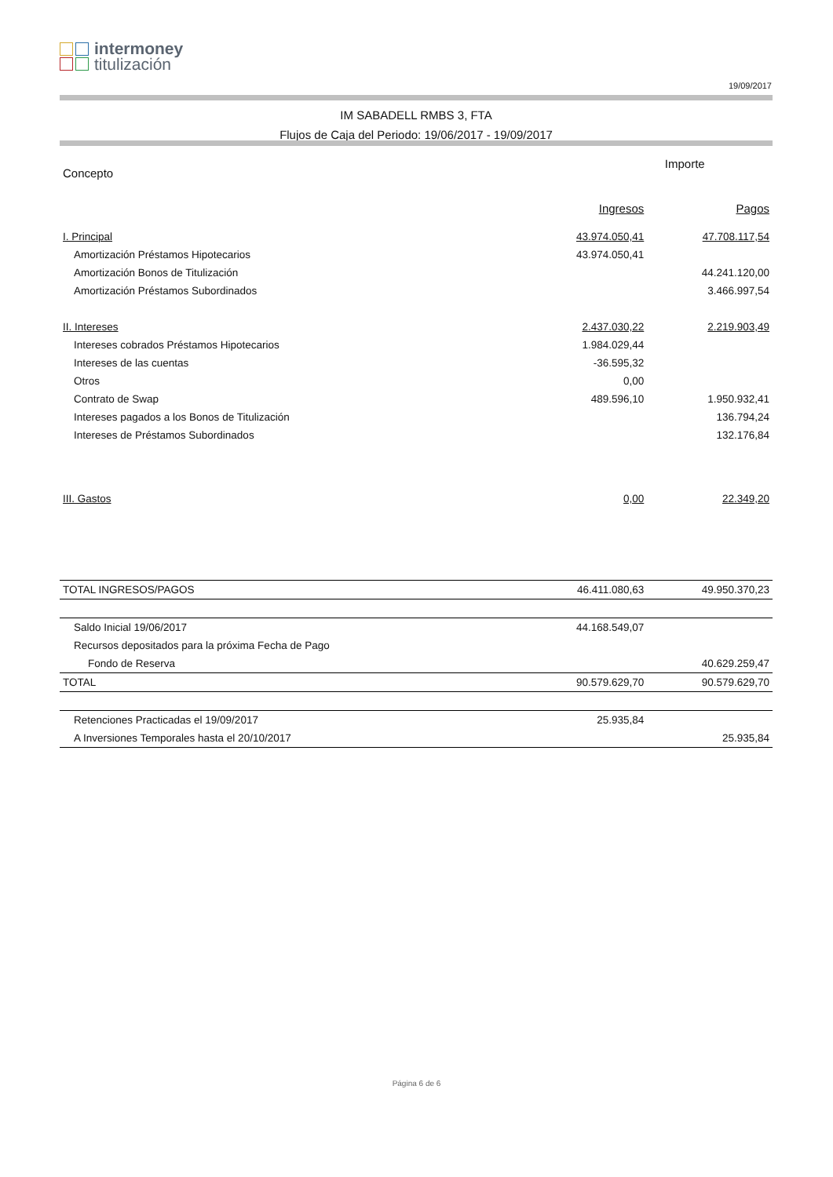intermoney
titulización
19/09/2017
IM SABADELL RMBS 3, FTA
Flujos de Caja del Periodo: 19/06/2017 - 19/09/2017
| Concepto | Importe | |
| --- | --- | --- |
| | Ingresos | Pagos |
| I. Principal | 43.974.050,41 | 47.708.117,54 |
| Amortización Préstamos Hipotecarios | 43.974.050,41 | |
| Amortización Bonos de Titulización | | 44.241.120,00 |
| Amortización Préstamos Subordinados | | 3.466.997,54 |
| II. Intereses | 2.437.030,22 | 2.219.903,49 |
| Intereses cobrados Préstamos Hipotecarios | 1.984.029,44 | |
| Intereses de las cuentas | -36.595,32 | |
| Otros | 0,00 | |
| Contrato de Swap | 489.596,10 | 1.950.932,41 |
| Intereses pagados a los Bonos de Titulización | | 136.794,24 |
| Intereses de Préstamos Subordinados | | 132.176,84 |
| III. Gastos | 0,00 | 22.349,20 |
| TOTAL INGRESOS/PAGOS | 46.411.080,63 | 49.950.370,23 |
| Saldo Inicial 19/06/2017 | 44.168.549,07 | |
| Recursos depositados para la próxima Fecha de Pago | | |
| Fondo de Reserva | | 40.629.259,47 |
| TOTAL | 90.579.629,70 | 90.579.629,70 |
| Retenciones Practicadas el 19/09/2017 | 25.935,84 | |
| A Inversiones Temporales hasta el 20/10/2017 | | 25.935,84 |
Página 6 de 6